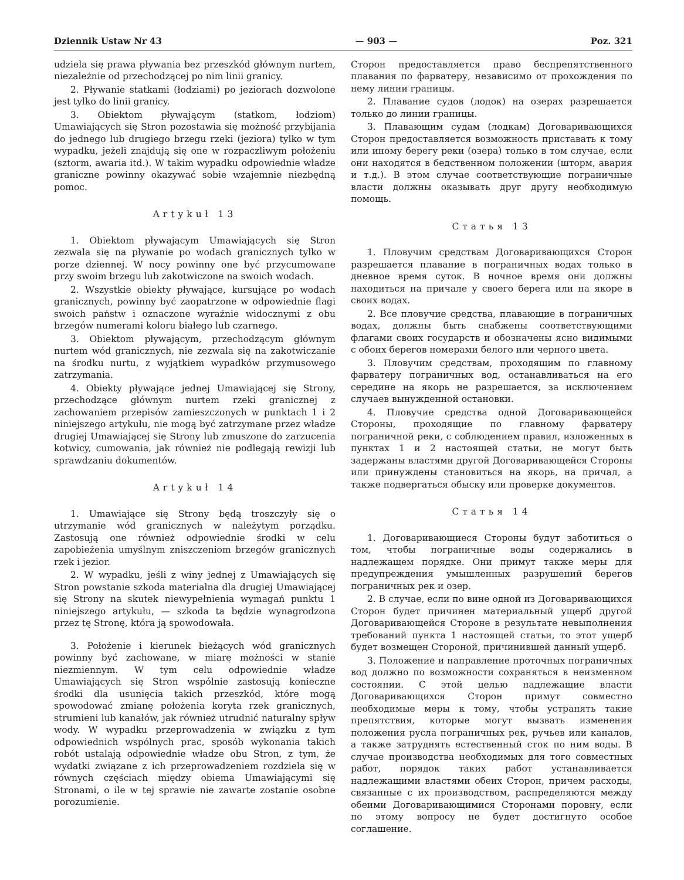Dziennik Ustaw Nr 43 — 903 — Poz. 321
udziela się prawa pływania bez przeszkód głównym nurtem, niezależnie od przechodzącej po nim linii granicy.
2. Pływanie statkami (łodziami) po jeziorach dozwolone jest tylko do linii granicy.
3. Obiektom pływającym (statkom, łodziom) Umawiających się Stron pozostawia się możność przybijania do jednego lub drugiego brzegu rzeki (jeziora) tylko w tym wypadku, jeżeli znajdują się one w rozpaczliwym położeniu (sztorm, awaria itd.). W takim wypadku odpowiednie władze graniczne powinny okazywać sobie wzajemnie niezbędną pomoc.
Artykuł 13
1. Obiektom pływającym Umawiających się Stron zezwala się na pływanie po wodach granicznych tylko w porze dziennej. W nocy powinny one być przycumowane przy swoim brzegu lub zakotwiczone na swoich wodach.
2. Wszystkie obiekty pływające, kursujące po wodach granicznych, powinny być zaopatrzone w odpowiednie flagi swoich państw i oznaczone wyraźnie widocznymi z obu brzegów numerami koloru białego lub czarnego.
3. Obiektom pływającym, przechodzącym głównym nurtem wód granicznych, nie zezwala się na zakotwiczanie na środku nurtu, z wyjątkiem wypadków przymusowego zatrzymania.
4. Obiekty pływające jednej Umawiającej się Strony, przechodzące głównym nurtem rzeki granicznej z zachowaniem przepisów zamieszczonych w punktach 1 i 2 niniejszego artykułu, nie mogą być zatrzymane przez władze drugiej Umawiającej się Strony lub zmuszone do zarzucenia kotwicy, cumowania, jak również nie podlegają rewizji lub sprawdzaniu dokumentów.
Artykuł 14
1. Umawiające się Strony będą troszczyły się o utrzymanie wód granicznych w należytym porządku. Zastosują one również odpowiednie środki w celu zapobieżenia umyślnym zniszczeniom brzegów granicznych rzek i jezior.
2. W wypadku, jeśli z winy jednej z Umawiających się Stron powstanie szkoda materialna dla drugiej Umawiającej się Strony na skutek niewypełnienia wymagań punktu 1 niniejszego artykułu, — szkoda ta będzie wynagrodzona przez tę Stronę, która ją spowodowała.
3. Położenie i kierunek bieżących wód granicznych powinny być zachowane, w miarę możności w stanie niezmiennym. W tym celu odpowiednie władze Umawiających się Stron wspólnie zastosują konieczne środki dla usunięcia takich przeszkód, które mogą spowodować zmianę położenia koryta rzek granicznych, strumieni lub kanałów, jak również utrudnić naturalny spływ wody. W wypadku przeprowadzenia w związku z tym odpowiednich wspólnych prac, sposób wykonania takich robót ustalają odpowiednie władze obu Stron, z tym, że wydatki związane z ich przeprowadzeniem rozdziela się w równych częściach między obiema Umawiającymi się Stronami, o ile w tej sprawie nie zawarte zostanie osobne porozumienie.
Сторон предоставляется право беспрепятственного плавания по фарватеру, независимо от прохождения по нему линии границы.
2. Плавание судов (лодок) на озерах разрешается только до линии границы.
3. Плавающим судам (лодкам) Договаривающихся Сторон предоставляется возможность приставать к тому или иному берегу реки (озера) только в том случае, если они находятся в бедственном положении (шторм, авария и т.д.). В этом случае соответствующие пограничные власти должны оказывать друг другу необходимую помощь.
Статья 13
1. Пловучим средствам Договаривающихся Сторон разрешается плавание в пограничных водах только в дневное время суток. В ночное время они должны находиться на причале у своего берега или на якоре в своих водах.
2. Все пловучие средства, плавающие в пограничных водах, должны быть снабжены соответствующими флагами своих государств и обозначены ясно видимыми с обоих берегов номерами белого или черного цвета.
3. Пловучим средствам, проходящим по главному фарватеру пограничных вод, останавливаться на его середине на якорь не разрешается, за исключением случаев вынужденной остановки.
4. Пловучие средства одной Договаривающейся Стороны, проходящие по главному фарватеру пограничной реки, с соблюдением правил, изложенных в пунктах 1 и 2 настоящей статьи, не могут быть задержаны властями другой Договаривающейся Стороны или принуждены становиться на якорь, на причал, а также подвергаться обыску или проверке документов.
Статья 14
1. Договаривающиеся Стороны будут заботиться о том, чтобы пограничные воды содержались в надлежащем порядке. Они примут также меры для предупреждения умышленных разрушений берегов пограничных рек и озер.
2. В случае, если по вине одной из Договаривающихся Сторон будет причинен материальный ущерб другой Договаривающейся Стороне в результате невыполнения требований пункта 1 настоящей статьи, то этот ущерб будет возмещен Стороной, причинившей данный ущерб.
3. Положение и направление проточных пограничных вод должно по возможности сохраняться в неизменном состоянии. С этой целью надлежащие власти Договаривающихся Сторон примут совместно необходимые меры к тому, чтобы устранять такие препятствия, которые могут вызвать изменения положения русла пограничных рек, ручьев или каналов, а также затруднять естественный сток по ним воды. В случае производства необходимых для того совместных работ, порядок таких работ устанавливается надлежащими властями обеих Сторон, причем расходы, связанные с их производством, распределяются между обеими Договаривающимися Сторонами поровну, если по этому вопросу не будет достигнуто особое соглашение.